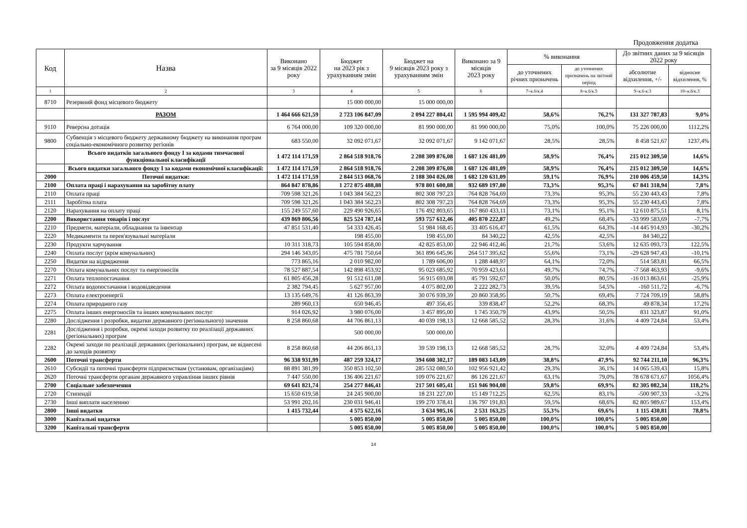Продовження додатка
| Код | Назва | Виконано за 9 місяців 2022 року | Бюджет на 2023 рік з урахуванням змін | Бюджет на 9 місяців 2023 року з урахуванням змін | Виконано за 9 місяців 2023 року | % виконання | | До звітних даних за 9 місяців 2022 року | |
| --- | --- | --- | --- | --- | --- | --- | --- | --- | --- |
| | | | | | | до уточнених річних призначень | до уточнених призначень на звітний період | абсолютне відхилення, +/- | відносне відхилення, % |
| 1 | 2 | 3 | 4 | 5 | 6 | 7=к.6/к.4 | 8=к.6/к.5 | 9=к.6-к.3 | 10=к.6/к.3 |
| 8710 | Резервний фонд місцевого бюджету | | 15 000 000,00 | 15 000 000,00 | | | | | |
| | РАЗОМ | 1 464 666 621,59 | 2 723 106 847,09 | 2 094 227 804,41 | 1 595 994 409,42 | 58,6% | 76,2% | 131 327 787,83 | 9,0% |
| 9110 | Реверсна дотація | 6 764 000,00 | 109 320 000,00 | 81 990 000,00 | 81 990 000,00 | 75,0% | 100,0% | 75 226 000,00 | 1112,2% |
| 9800 | Субвенція з місцевого бюджету державному бюджету на виконання програм соціально-економічного розвитку регіонів | 683 550,00 | 32 092 071,67 | 32 092 071,67 | 9 142 071,67 | 28,5% | 28,5% | 8 458 521,67 | 1237,4% |
| | Всього видатків загального фонду І за кодами тимчасової функціональної класифікації | 1 472 114 171,59 | 2 864 518 918,76 | 2 208 309 876,08 | 1 687 126 481,09 | 58,9% | 76,4% | 215 012 309,50 | 14,6% |
| | Всього видатки загального фонду І за кодами економічної класифікації: | 1 472 114 171,59 | 2 864 518 918,76 | 2 208 309 876,08 | 1 687 126 481,09 | 58,9% | 76,4% | 215 012 309,50 | 14,6% |
| 2000 | Поточні видатки: | 1 472 114 171,59 | 2 844 513 068,76 | 2 188 304 026,08 | 1 682 120 631,09 | 59,1% | 76,9% | 210 006 459,50 | 14,3% |
| 2100 | Оплата праці і нарахування на заробітну плату | 864 847 878,86 | 1 272 875 488,88 | 978 801 600,88 | 932 689 197,80 | 73,3% | 95,3% | 67 841 318,94 | 7,8% |
| 2110 | Оплата праці | 709 598 321,26 | 1 043 384 562,23 | 802 308 797,23 | 764 828 764,69 | 73,3% | 95,3% | 55 230 443,43 | 7,8% |
| 2111 | Заробітна плата | 709 598 321,26 | 1 043 384 562,23 | 802 308 797,23 | 764 828 764,69 | 73,3% | 95,3% | 55 230 443,43 | 7,8% |
| 2120 | Нарахування на оплату праці | 155 249 557,60 | 229 490 926,65 | 176 492 803,65 | 167 860 433,11 | 73,1% | 95,1% | 12 610 875,51 | 8,1% |
| 2200 | Використання товарів і послуг | 439 869 806,56 | 825 524 787,14 | 593 757 612,46 | 405 870 222,87 | 49,2% | 68,4% | -33 999 583,69 | -7,7% |
| 2210 | Предмети, матеріали, обладнання та інвентар | 47 851 531,40 | 54 333 426,45 | 51 984 168,45 | 33 405 616,47 | 61,5% | 64,3% | -14 445 914,93 | -30,2% |
| 2220 | Медикаменти та перев'язувальні матеріали | | 198 455,00 | 198 455,00 | 84 340,22 | 42,5% | 42,5% | 84 340,22 | |
| 2230 | Продукти харчування | 10 311 318,73 | 105 594 858,00 | 42 825 853,00 | 22 946 412,46 | 21,7% | 53,6% | 12 635 093,73 | 122,5% |
| 2240 | Оплата послуг (крім комунальних) | 294 146 343,05 | 475 781 750,64 | 361 896 645,96 | 264 517 395,62 | 55,6% | 73,1% | -29 628 947,43 | -10,1% |
| 2250 | Видатки на відрядження | 773 865,16 | 2 010 982,00 | 1 789 606,00 | 1 288 448,97 | 64,1% | 72,0% | 514 583,81 | 66,5% |
| 2270 | Оплата комунальних послуг та енергоносіїв | 78 527 887,54 | 142 898 453,92 | 95 023 685,92 | 70 959 423,61 | 49,7% | 74,7% | -7 568 463,93 | -9,6% |
| 2271 | Оплата теплопостачання | 61 805 456,28 | 91 512 611,08 | 56 915 693,08 | 45 791 592,67 | 50,0% | 80,5% | -16 013 863,61 | -25,9% |
| 2272 | Оплата водопостачання і водовідведення | 2 382 794,45 | 5 627 957,00 | 4 075 802,00 | 2 222 282,73 | 39,5% | 54,5% | -160 511,72 | -6,7% |
| 2273 | Оплата електроенергії | 13 135 649,76 | 41 126 863,39 | 30 076 939,39 | 20 860 358,95 | 50,7% | 69,4% | 7 724 709,19 | 58,8% |
| 2274 | Оплата природного газу | 289 960,13 | 650 946,45 | 497 356,45 | 339 838,47 | 52,2% | 68,3% | 49 878,34 | 17,2% |
| 2275 | Оплата інших енергоносіїв та інших комунальних послуг | 914 026,92 | 3 980 076,00 | 3 457 895,00 | 1 745 350,79 | 43,9% | 50,5% | 831 323,87 | 91,0% |
| 2280 | Дослідження і розробки, видатки державного (регіонального) значення | 8 258 860,68 | 44 706 861,13 | 40 039 198,13 | 12 668 585,52 | 28,3% | 31,6% | 4 409 724,84 | 53,4% |
| 2281 | Дослідження і розробки, окремі заходи розвитку по реалізації державних (регіональних) програм | | 500 000,00 | 500 000,00 | | | | | |
| 2282 | Окремі заходи по реалізації державних (регіональних) програм, не віднесені до заходів розвитку | 8 258 860,68 | 44 206 861,13 | 39 539 198,13 | 12 668 585,52 | 28,7% | 32,0% | 4 409 724,84 | 53,4% |
| 2600 | Поточні трансферти | 96 338 931,99 | 487 259 324,17 | 394 608 302,17 | 189 083 143,09 | 38,8% | 47,9% | 92 744 211,10 | 96,3% |
| 2610 | Субсидії та поточні трансферти підприємствам (установам, організаціям) | 88 891 381,99 | 350 853 102,50 | 285 532 080,50 | 102 956 921,42 | 29,3% | 36,1% | 14 065 539,43 | 15,8% |
| 2620 | Поточні трансферти органам державного управління інших рівнів | 7 447 550,00 | 136 406 221,67 | 109 076 221,67 | 86 126 221,67 | 63,1% | 79,0% | 78 678 671,67 | 1056,4% |
| 2700 | Соціальне забезпечення | 69 641 821,74 | 254 277 846,41 | 217 501 605,41 | 151 946 904,08 | 59,8% | 69,9% | 82 305 082,34 | 118,2% |
| 2720 | Стипендії | 15 650 619,58 | 24 245 900,00 | 18 231 227,00 | 15 149 712,25 | 62,5% | 83,1% | -500 907,33 | -3,2% |
| 2730 | Інші виплати населенню | 53 991 202,16 | 230 031 946,41 | 199 270 378,41 | 136 797 191,83 | 59,5% | 68,6% | 82 805 989,67 | 153,4% |
| 2800 | Інші видатки | 1 415 732,44 | 4 575 622,16 | 3 634 905,16 | 2 531 163,25 | 55,3% | 69,6% | 1 115 430,81 | 78,8% |
| 3000 | Капітальні видатки | | 5 005 850,00 | 5 005 850,00 | 5 005 850,00 | 100,0% | 100,0% | 5 005 850,00 | |
| 3200 | Капітальні трансферти | | 5 005 850,00 | 5 005 850,00 | 5 005 850,00 | 100,0% | 100,0% | 5 005 850,00 | |
14